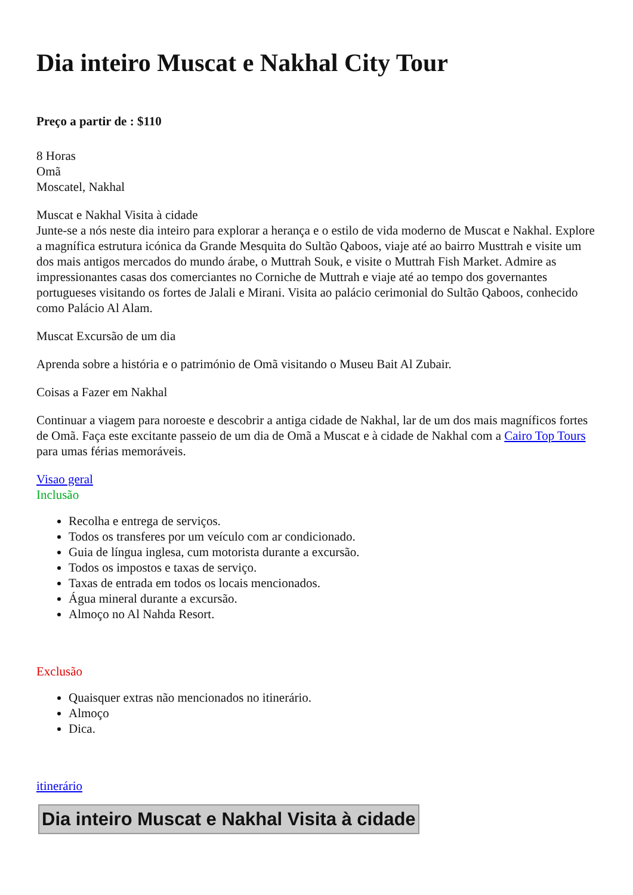Dia inteiro Muscat e Nakhal City Tour
Preço a partir de : $110
8 Horas
Omã
Moscatel, Nakhal
Muscat e Nakhal Visita à cidade
Junte-se a nós neste dia inteiro para explorar a herança e o estilo de vida moderno de Muscat e Nakhal. Explore a magnífica estrutura icónica da Grande Mesquita do Sultão Qaboos, viaje até ao bairro Musttrah e visite um dos mais antigos mercados do mundo árabe, o Muttrah Souk, e visite o Muttrah Fish Market. Admire as impressionantes casas dos comerciantes no Corniche de Muttrah e viaje até ao tempo dos governantes portugueses visitando os fortes de Jalali e Mirani. Visita ao palácio cerimonial do Sultão Qaboos, conhecido como Palácio Al Alam.
Muscat Excursão de um dia
Aprenda sobre a história e o património de Omã visitando o Museu Bait Al Zubair.
Coisas a Fazer em Nakhal
Continuar a viagem para noroeste e descobrir a antiga cidade de Nakhal, lar de um dos mais magníficos fortes de Omã. Faça este excitante passeio de um dia de Omã a Muscat e à cidade de Nakhal com a Cairo Top Tours para umas férias memoráveis.
Visao geral
Inclusão
Recolha e entrega de serviços.
Todos os transferes por um veículo com ar condicionado.
Guia de língua inglesa, cum motorista durante a excursão.
Todos os impostos e taxas de serviço.
Taxas de entrada em todos os locais mencionados.
Água mineral durante a excursão.
Almoço no Al Nahda Resort.
Exclusão
Quaisquer extras não mencionados no itinerário.
Almoço
Dica.
itinerário
Dia inteiro Muscat e Nakhal Visita à cidade